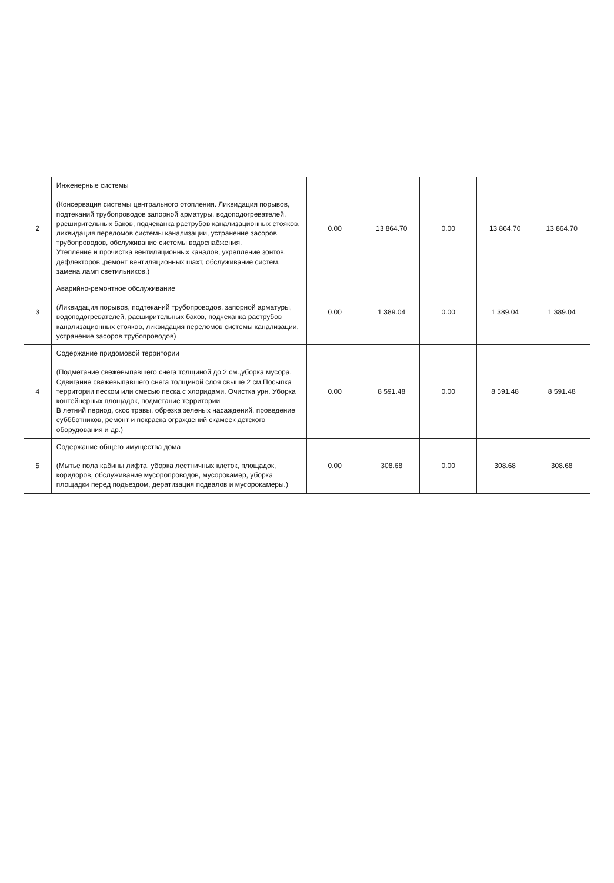| 2 | Инженерные системы (Консервация системы центрального отопления. Ликвидация порывов, подтеканий трубопроводов запорной арматуры, водоподогревателей, расширительных баков, подчеканка раструбов канализационных стояков, ликвидация переломов системы канализации, устранение засоров трубопроводов, обслуживание системы водоснабжения. Утепление и прочистка вентиляционных каналов, укрепление зонтов, дефлекторов ,ремонт вентиляционных шахт, обслуживание систем, замена ламп светильников.) | 0.00 | 13 864.70 | 0.00 | 13 864.70 | 13 864.70 |
| 3 | Аварийно-ремонтное обслуживание (Ликвидация порывов, подтеканий трубопроводов, запорной арматуры, водоподогревателей, расширительных баков, подчеканка раструбов канализационных стояков, ликвидация переломов системы канализации, устранение засоров трубопроводов) | 0.00 | 1 389.04 | 0.00 | 1 389.04 | 1 389.04 |
| 4 | Содержание придомовой территории (Подметание свежевыпавшего снега толщиной до 2 см.,уборка мусора. Сдвигание свежевыпавшего снега толщиной слоя свыше 2 см.Посыпка территории песком или смесью песка с хлоридами. Очистка урн. Уборка контейнерных площадок, подметание территории В летний период, скос травы, обрезка зеленых насаждений, проведение суббботников, ремонт и покраска ограждений скамеек детского оборудования и др.) | 0.00 | 8 591.48 | 0.00 | 8 591.48 | 8 591.48 |
| 5 | Содержание общего имущества дома (Мытье пола кабины лифта, уборка лестничных клеток, площадок, коридоров, обслуживание мусоропроводов, мусорокамер, уборка площадки перед подъездом, дератизация подвалов и мусорокамеры.) | 0.00 | 308.68 | 0.00 | 308.68 | 308.68 |